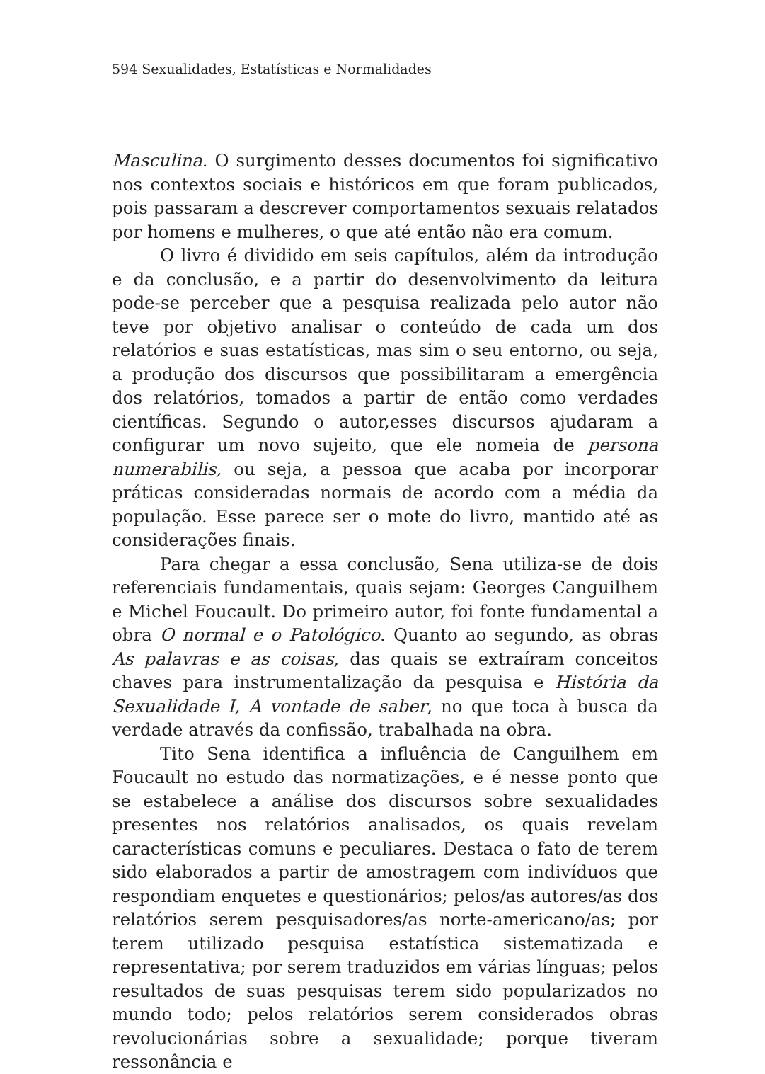594 Sexualidades, Estatísticas e Normalidades
Masculina. O surgimento desses documentos foi significativo nos contextos sociais e históricos em que foram publicados, pois passaram a descrever comportamentos sexuais relatados por homens e mulheres, o que até então não era comum.
O livro é dividido em seis capítulos, além da introdução e da conclusão, e a partir do desenvolvimento da leitura pode-se perceber que a pesquisa realizada pelo autor não teve por objetivo analisar o conteúdo de cada um dos relatórios e suas estatísticas, mas sim o seu entorno, ou seja, a produção dos discursos que possibilitaram a emergência dos relatórios, tomados a partir de então como verdades científicas. Segundo o autor,esses discursos ajudaram a configurar um novo sujeito, que ele nomeia de persona numerabilis, ou seja, a pessoa que acaba por incorporar práticas consideradas normais de acordo com a média da população. Esse parece ser o mote do livro, mantido até as considerações finais.
Para chegar a essa conclusão, Sena utiliza-se de dois referenciais fundamentais, quais sejam: Georges Canguilhem e Michel Foucault. Do primeiro autor, foi fonte fundamental a obra O normal e o Patológico. Quanto ao segundo, as obras As palavras e as coisas, das quais se extraíram conceitos chaves para instrumentalização da pesquisa e História da Sexualidade I, A vontade de saber, no que toca à busca da verdade através da confissão, trabalhada na obra.
Tito Sena identifica a influência de Canguilhem em Foucault no estudo das normatizações, e é nesse ponto que se estabelece a análise dos discursos sobre sexualidades presentes nos relatórios analisados, os quais revelam características comuns e peculiares. Destaca o fato de terem sido elaborados a partir de amostragem com indivíduos que respondiam enquetes e questionários; pelos/as autores/as dos relatórios serem pesquisadores/as norte-americano/as; por terem utilizado pesquisa estatística sistematizada e representativa; por serem traduzidos em várias línguas; pelos resultados de suas pesquisas terem sido popularizados no mundo todo; pelos relatórios serem considerados obras revolucionárias sobre a sexualidade; porque tiveram ressonância e